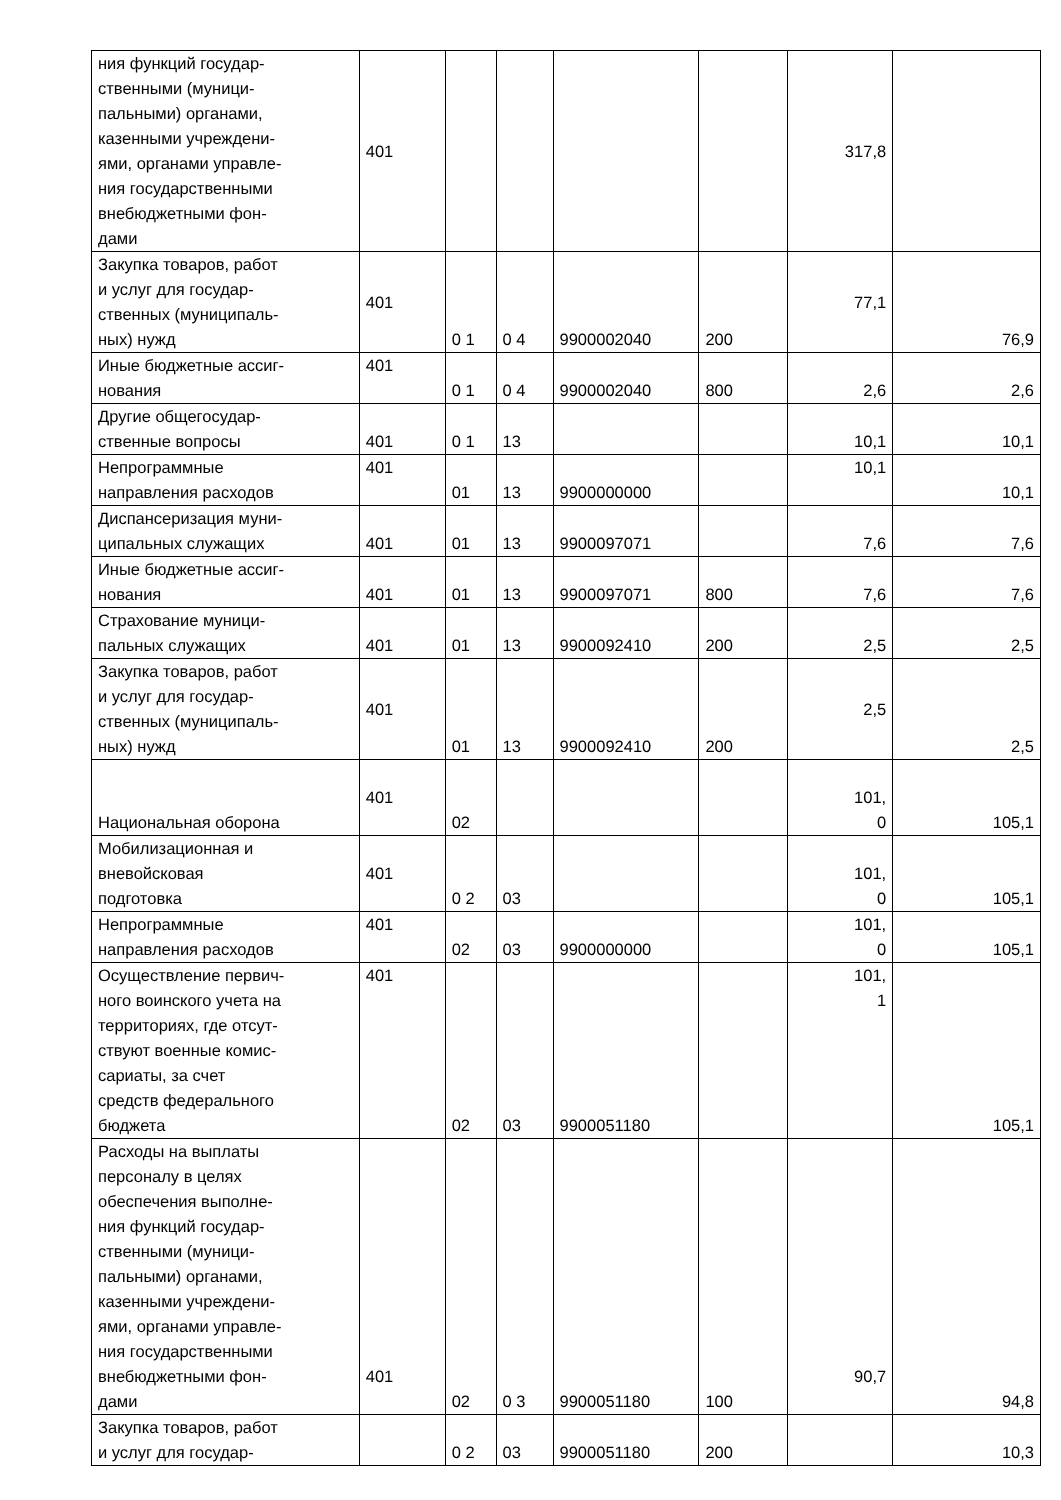| ния функций государ- ственными (муници- пальными) органами, казенными учреждени- ями, органами управле- ния государственными внебюджетными фон- дами | 401 | | | | | 317,8 | |
| Закупка товаров, работ и услуг для государ- ственных (муниципаль- ных) нужд | 401 | 0 1 | 0 4 | 9900002040 | 200 | 77,1 | 76,9 |
| Иные бюджетные ассиг- нования | 401 | 0 1 | 0 4 | 9900002040 | 800 | 2,6 | 2,6 |
| Другие общегосудар- ственные вопросы | 401 | 0 1 | 13 | | | 10,1 | 10,1 |
| Непрограммные направления расходов | 401 | 01 | 13 | 9900000000 | | 10,1 | 10,1 |
| Диспансеризация муни- ципальных служащих | 401 | 01 | 13 | 9900097071 | | 7,6 | 7,6 |
| Иные бюджетные ассиг- нования | 401 | 01 | 13 | 9900097071 | 800 | 7,6 | 7,6 |
| Страхование муници- пальных служащих | 401 | 01 | 13 | 9900092410 | 200 | 2,5 | 2,5 |
| Закупка товаров, работ и услуг для государ- ственных (муниципаль- ных) нужд | 401 | 01 | 13 | 9900092410 | 200 | 2,5 | 2,5 |
| Национальная оборона | 401 | 02 | | | | 101, 0 | 105,1 |
| Мобилизационная и вневойсковая подготовка | 401 | 0 2 | 03 | | | 101, 0 | 105,1 |
| Непрограммные направления расходов | 401 | 02 | 03 | 9900000000 | | 101, 0 | 105,1 |
| Осуществление первич- ного воинского учета на территориях, где отсут- ствуют военные комис- сариаты, за счет средств федерального бюджета | 401 | 02 | 03 | 9900051180 | | 101, 1 | 105,1 |
| Расходы на выплаты персоналу в целях обеспечения выполне- ния функций государ- ственными (муници- пальными) органами, казенными учреждени- ями, органами управле- ния государственными внебюджетными фон- дами | 401 | 02 | 0 3 | 9900051180 | 100 | 90,7 | 94,8 |
| Закупка товаров, работ и услуг для государ- | | 0 2 | 03 | 9900051180 | 200 | | 10,3 |